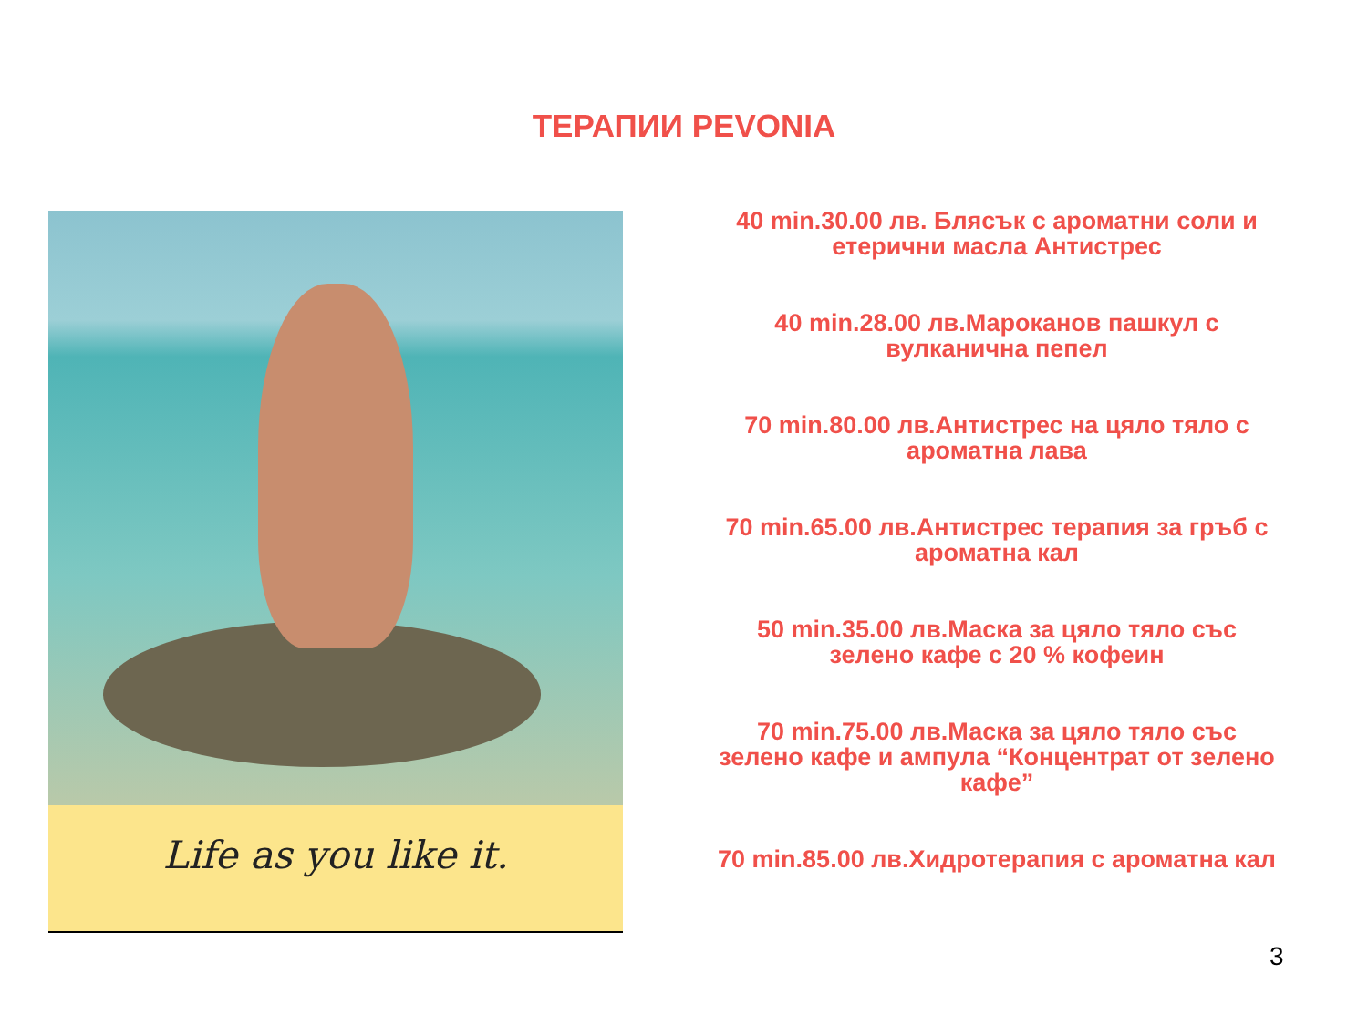ТЕРАПИИ PEVONIA
Life as you like it.
40 min.30.00 лв. Блясък с ароматни соли и етерични масла Антистрес
40 min.28.00 лв.Мароканов пашкул с вулканична пепел
70 min.80.00 лв.Антистрес на цяло тяло с ароматна лава
70 min.65.00 лв.Антистрес терапия за гръб с ароматна кал
50 min.35.00 лв.Маска за цяло тяло със зелено кафе с 20 % кофеин
70 min.75.00 лв.Маска за цяло тяло със зелено кафе и ампула “Концентрат от зелено кафе”
70 min.85.00 лв.Хидротерапия с ароматна кал
3